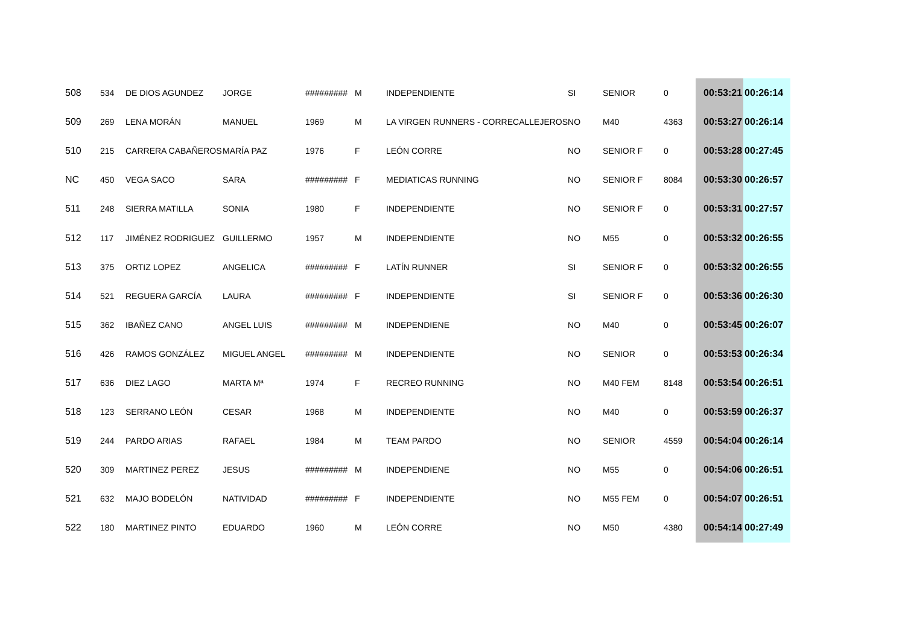| 508 | 534 | DE DIOS AGUNDEZ | JORGE | ######### | M | INDEPENDIENTE | SI | SENIOR | 0 | 00:53:21 | 00:26:14 |
| 509 | 269 | LENA MORÁN | MANUEL | 1969 | M | LA VIRGEN RUNNERS - CORRECALLEJEROS | NO | M40 | 4363 | 00:53:27 | 00:26:14 |
| 510 | 215 | CARRERA CABAÑEROS | MARÍA PAZ | 1976 | F | LEÓN CORRE | NO | SENIOR F | 0 | 00:53:28 | 00:27:45 |
| NC | 450 | VEGA SACO | SARA | ######### | F | MEDIATICAS RUNNING | NO | SENIOR F | 8084 | 00:53:30 | 00:26:57 |
| 511 | 248 | SIERRA MATILLA | SONIA | 1980 | F | INDEPENDIENTE | NO | SENIOR F | 0 | 00:53:31 | 00:27:57 |
| 512 | 117 | JIMÉNEZ RODRIGUEZ | GUILLERMO | 1957 | M | INDEPENDIENTE | NO | M55 | 0 | 00:53:32 | 00:26:55 |
| 513 | 375 | ORTIZ LOPEZ | ANGELICA | ######### | F | LATÍN RUNNER | SI | SENIOR F | 0 | 00:53:32 | 00:26:55 |
| 514 | 521 | REGUERA GARCÍA | LAURA | ######### | F | INDEPENDIENTE | SI | SENIOR F | 0 | 00:53:36 | 00:26:30 |
| 515 | 362 | IBAÑEZ CANO | ANGEL LUIS | ######### | M | INDEPENDIENE | NO | M40 | 0 | 00:53:45 | 00:26:07 |
| 516 | 426 | RAMOS GONZÁLEZ | MIGUEL ANGEL | ######### | M | INDEPENDIENTE | NO | SENIOR | 0 | 00:53:53 | 00:26:34 |
| 517 | 636 | DIEZ LAGO | MARTA Mª | 1974 | F | RECREO RUNNING | NO | M40 FEM | 8148 | 00:53:54 | 00:26:51 |
| 518 | 123 | SERRANO LEÓN | CESAR | 1968 | M | INDEPENDIENTE | NO | M40 | 0 | 00:53:59 | 00:26:37 |
| 519 | 244 | PARDO ARIAS | RAFAEL | 1984 | M | TEAM PARDO | NO | SENIOR | 4559 | 00:54:04 | 00:26:14 |
| 520 | 309 | MARTINEZ PEREZ | JESUS | ######### | M | INDEPENDIENE | NO | M55 | 0 | 00:54:06 | 00:26:51 |
| 521 | 632 | MAJO BODELÓN | NATIVIDAD | ######### | F | INDEPENDIENTE | NO | M55 FEM | 0 | 00:54:07 | 00:26:51 |
| 522 | 180 | MARTINEZ PINTO | EDUARDO | 1960 | M | LEÓN CORRE | NO | M50 | 4380 | 00:54:14 | 00:27:49 |